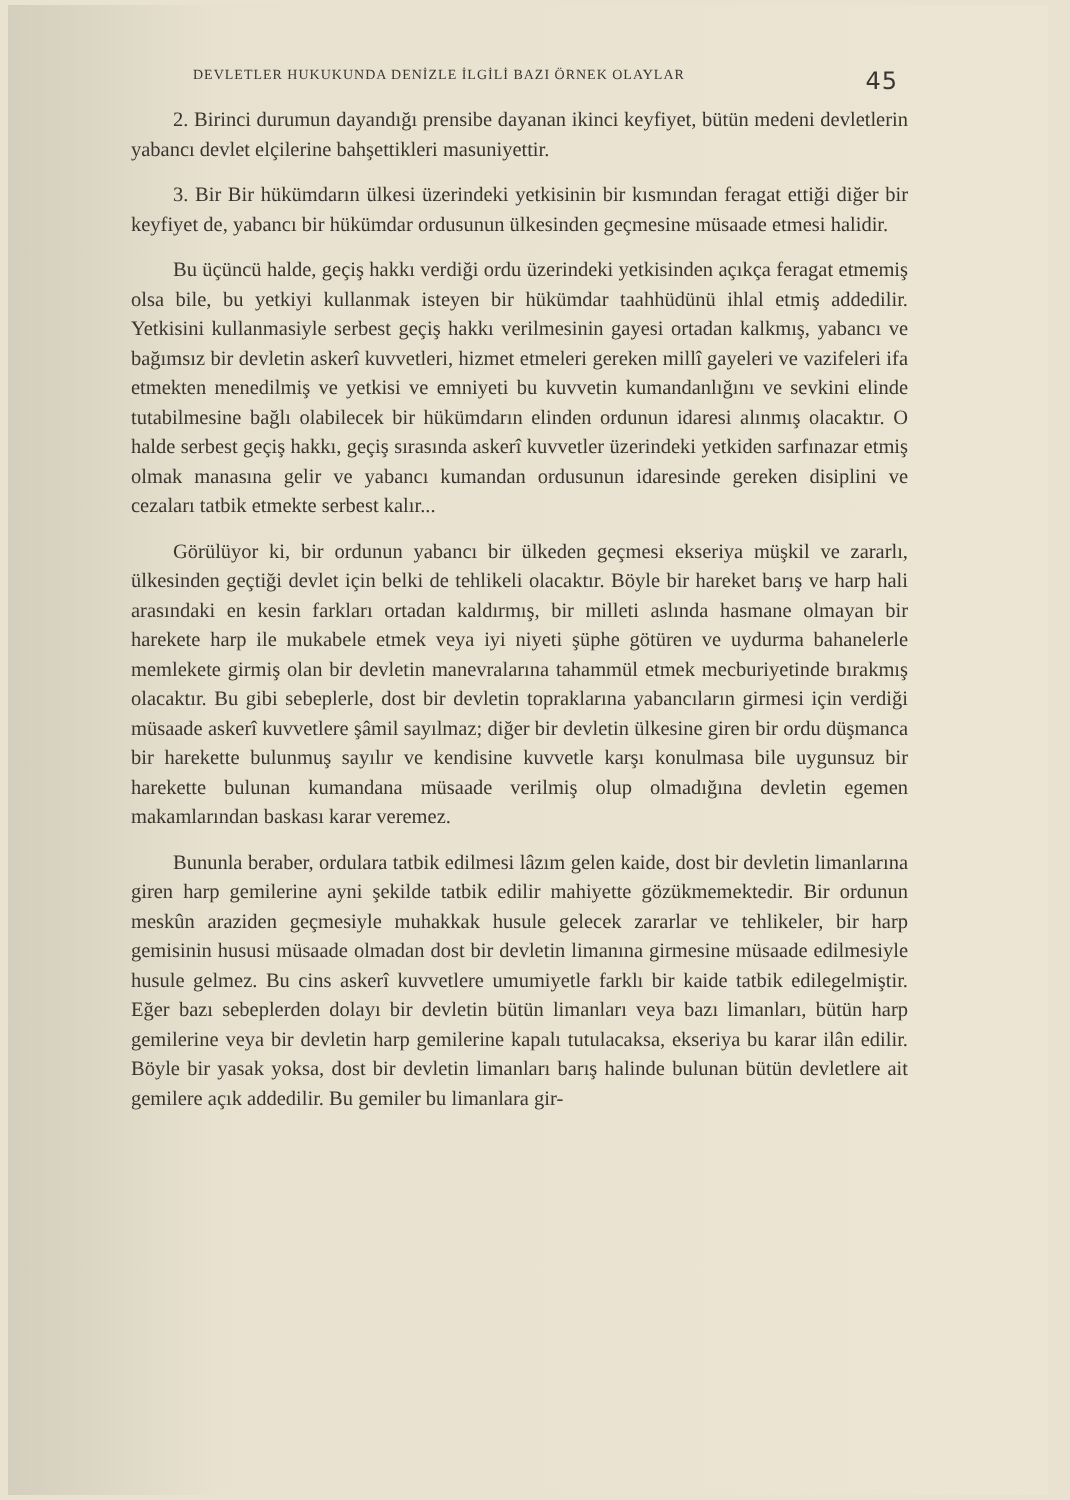DEVLETLER HUKUKUNDA DENİZLE İLGİLİ BAZI ÖRNEK OLAYLAR 45
2. Birinci durumun dayandığı prensibe dayanan ikinci keyfiyet, bütün medeni devletlerin yabancı devlet elçilerine bahşettikleri masuniyettir.
3. Bir Bir hükümdarın ülkesi üzerindeki yetkisinin bir kısmından feragat ettiği diğer bir keyfiyet de, yabancı bir hükümdar ordusunun ülkesinden geçmesine müsaade etmesi halidir.
Bu üçüncü halde, geçiş hakkı verdiği ordu üzerindeki yetkisinden açıkça feragat etmemiş olsa bile, bu yetkiyi kullanmak isteyen bir hükümdar taahhüdünü ihlal etmiş addedilir. Yetkisini kullanmasiyle serbest geçiş hakkı verilmesinin gayesi ortadan kalkmış, yabancı ve bağımsız bir devletin askerî kuvvetleri, hizmet etmeleri gereken millî gayeleri ve vazifeleri ifa etmekten menedilmiş ve yetkisi ve emniyeti bu kuvvetin kumandanlığını ve sevkini elinde tutabilmesine bağlı olabilecek bir hükümdarın elinden ordunun idaresi alınmış olacaktır. O halde serbest geçiş hakkı, geçiş sırasında askerî kuvvetler üzerindeki yetkiden sarfınazar etmiş olmak manasına gelir ve yabancı kumandan ordusunun idaresinde gereken disiplini ve cezaları tatbik etmekte serbest kalır...
Görülüyor ki, bir ordunun yabancı bir ülkeden geçmesi ekseriya müşkil ve zararlı, ülkesinden geçtiği devlet için belki de tehlikeli olacaktır. Böyle bir hareket barış ve harp hali arasındaki en kesin farkları ortadan kaldırmış, bir milleti aslında hasmane olmayan bir harekete harp ile mukabele etmek veya iyi niyeti şüphe götüren ve uydurma bahanelerle memlekete girmiş olan bir devletin manevralarına tahammül etmek mecburiyetinde bırakmış olacaktır. Bu gibi sebeplerle, dost bir devletin topraklarına yabancıların girmesi için verdiği müsaade askerî kuvvetlere şâmil sayılmaz; diğer bir devletin ülkesine giren bir ordu düşmanca bir harekette bulunmuş sayılır ve kendisine kuvvetle karşı konulmasa bile uygunsuz bir harekette bulunan kumandana müsaade verilmiş olup olmadığına devletin egemen makamlarından baskası karar veremez.
Bununla beraber, ordulara tatbik edilmesi lâzım gelen kaide, dost bir devletin limanlarına giren harp gemilerine ayni şekilde tatbik edilir mahiyette gözükmemektedir. Bir ordunun meskûn araziden geçmesiyle muhakkak husule gelecek zararlar ve tehlikeler, bir harp gemisinin hususi müsaade olmadan dost bir devletin limanına girmesine müsaade edilmesiyle husule gelmez. Bu cins askerî kuvvetlere umumiyetle farklı bir kaide tatbik edilegelmiştir. Eğer bazı sebeplerden dolayı bir devletin bütün limanları veya bazı limanları, bütün harp gemilerine veya bir devletin harp gemilerine kapalı tutulacaksa, ekseriya bu karar ilân edilir. Böyle bir yasak yoksa, dost bir devletin limanları barış halinde bulunan bütün devletlere ait gemilere açık addedilir. Bu gemiler bu limanlara gir-